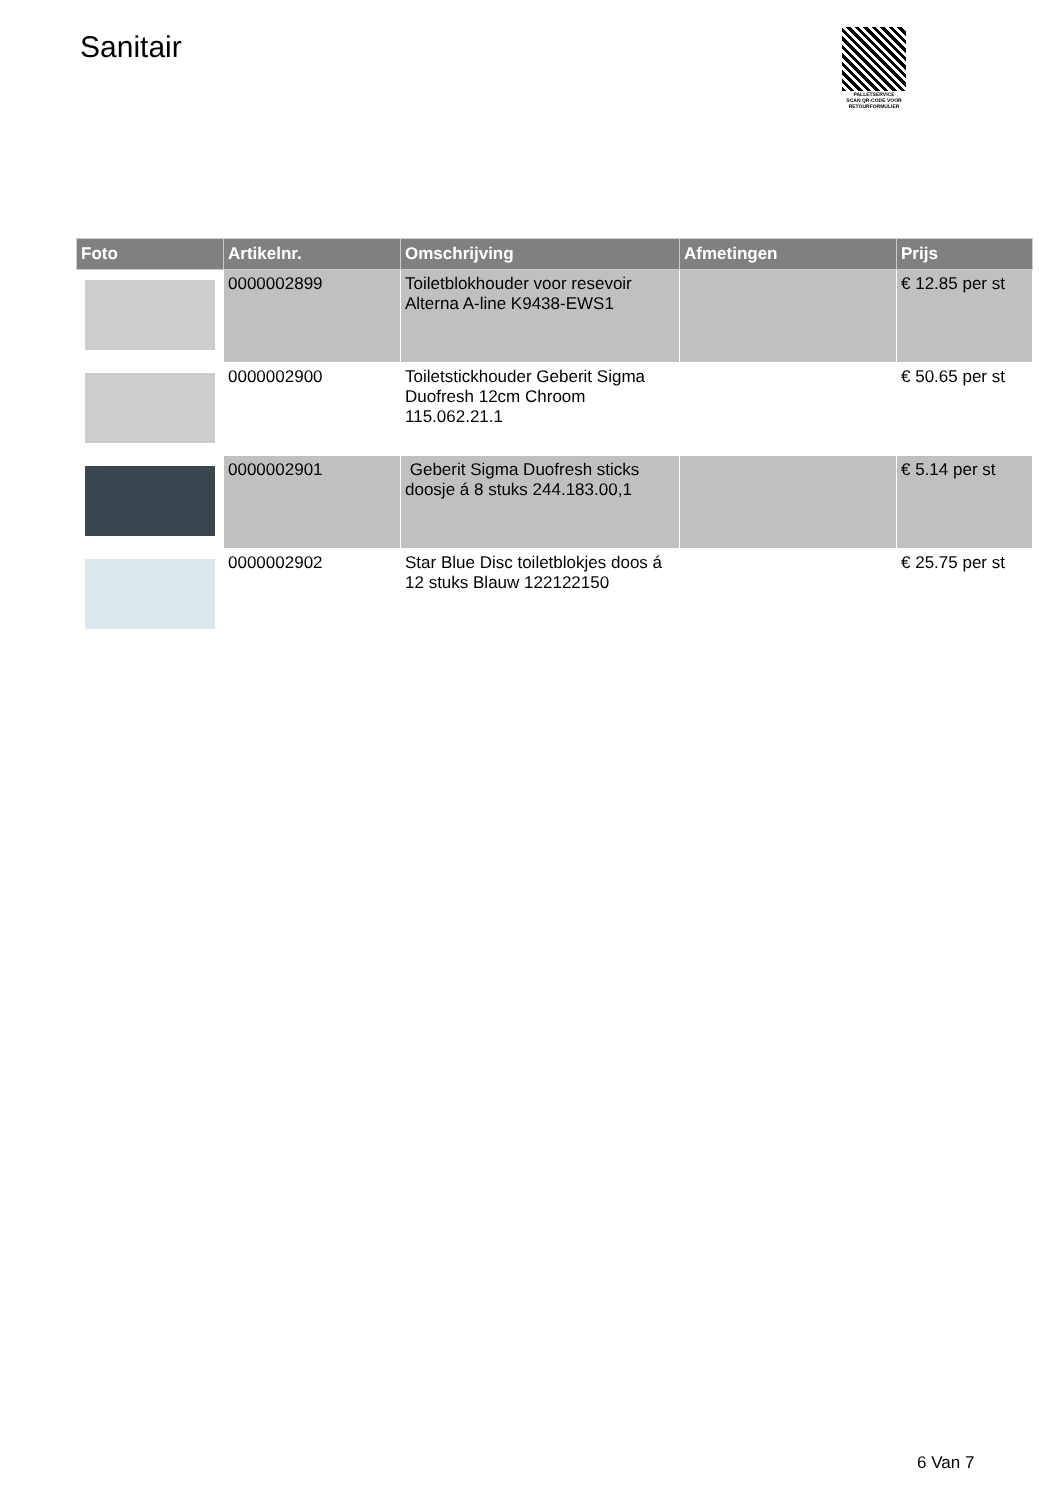Sanitair
PALLETSERVICE
SCAN QR-CODE VOOR
RETOURFORMULIER
| Foto | Artikelnr. | Omschrijving | Afmetingen | Prijs |
| --- | --- | --- | --- | --- |
| | 0000002899 | Toiletblokhouder voor resevoir Alterna A-line K9438-EWS1 | | € 12.85 per st |
| | 0000002900 | Toiletstickhouder Geberit Sigma Duofresh 12cm Chroom 115.062.21.1 | | € 50.65 per st |
| | 0000002901 | Geberit Sigma Duofresh sticks doosje á 8 stuks 244.183.00,1 | | € 5.14 per st |
| | 0000002902 | Star Blue Disc toiletblokjes doos á 12 stuks Blauw 122122150 | | € 25.75 per st |
6 Van 7